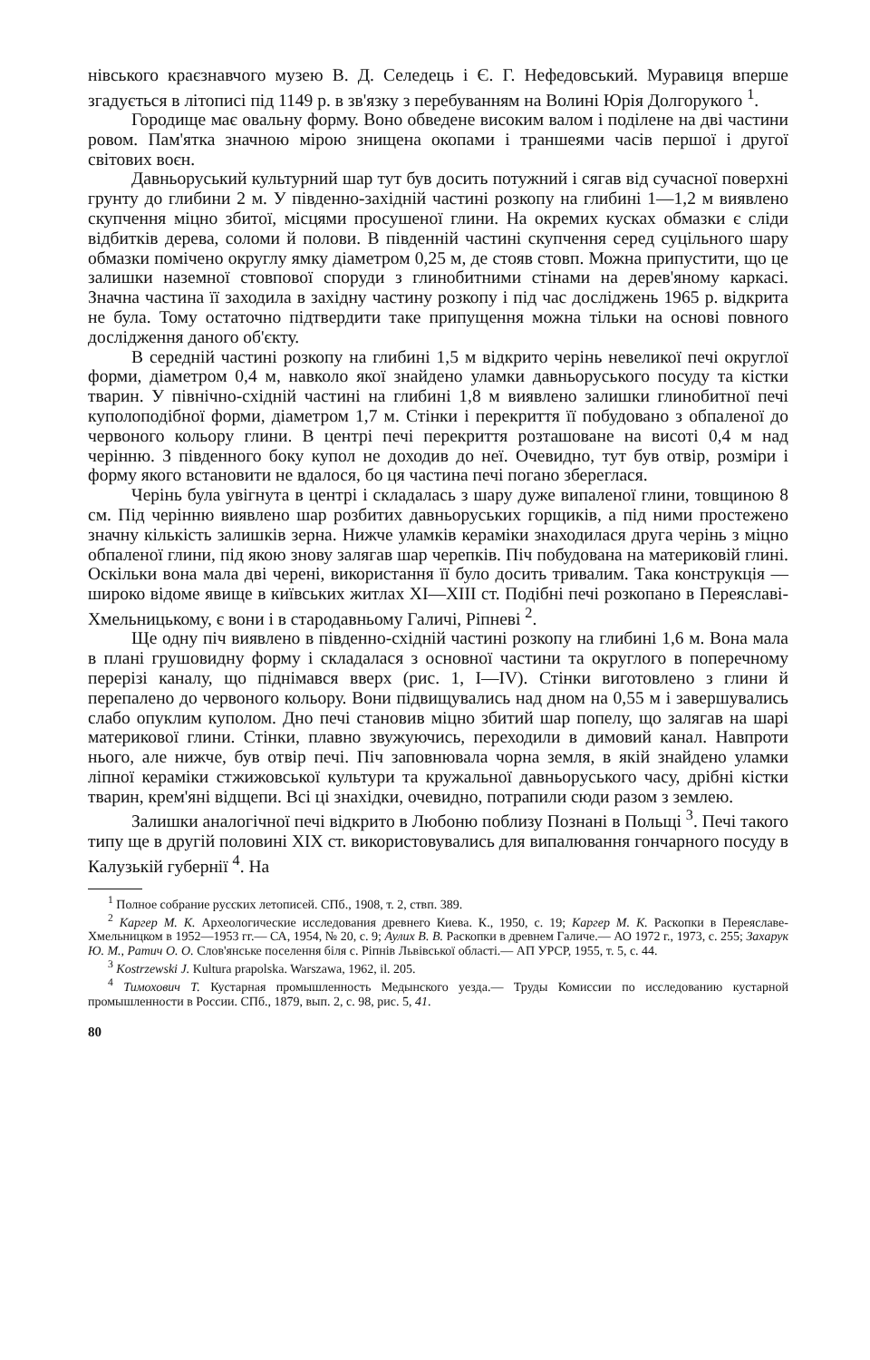нівського краєзнавчого музею В. Д. Селедець і Є. Г. Нефедовський. Муравиця вперше згадується в літописі під 1149 р. в зв'язку з перебуванням на Волині Юрія Долгорукого <sup>1</sup>.
Городище має овальну форму. Воно обведене високим валом і поділене на дві частини ровом. Пам'ятка значною мірою знищена окопами і траншеями часів першої і другої світових воєн.
Давньоруський культурний шар тут був досить потужний і сягав від сучасної поверхні грунту до глибини 2 м. У південно-західній частині розкопу на глибині 1—1,2 м виявлено скупчення міцно збитої, місцями просушеної глини. На окремих кусках обмазки є сліди відбитків дерева, соломи й полови. В південній частині скупчення серед суцільного шару обмазки помічено округлу ямку діаметром 0,25 м, де стояв стовп. Можна припустити, що це залишки наземної стовпової споруди з глинобитними стінами на дерев'яному каркасі. Значна частина її заходила в західну частину розкопу і під час досліджень 1965 р. відкрита не була. Тому остаточно підтвердити таке припущення можна тільки на основі повного дослідження даного об'єкту.
В середній частині розкопу на глибині 1,5 м відкрито черінь невеликої печі округлої форми, діаметром 0,4 м, навколо якої знайдено уламки давньоруського посуду та кістки тварин. У північно-східній частині на глибині 1,8 м виявлено залишки глинобитної печі куполоподібної форми, діаметром 1,7 м. Стінки і перекриття її побудовано з обпаленої до червоного кольору глини. В центрі печі перекриття розташоване на висоті 0,4 м над черінню. З південного боку купол не доходив до неї. Очевидно, тут був отвір, розміри і форму якого встановити не вдалося, бо ця частина печі погано збереглася.
Черінь була увігнута в центрі і складалась з шару дуже випаленої глини, товщиною 8 см. Під черінню виявлено шар розбитих давньоруських горщиків, а під ними простежено значну кількість залишків зерна. Нижче уламків кераміки знаходилася друга черінь з міцно обпаленої глини, під якою знову залягав шар черепків. Піч побудована на материковій глині. Оскільки вона мала дві черені, використання її було досить тривалим. Така конструкція — широко відоме явище в київських житлах XI—XIII ст. Подібні печі розкопано в Переяславі-Хмельницькому, є вони і в стародавньому Галичі, Ріпневі <sup>2</sup>.
Ще одну піч виявлено в південно-східній частині розкопу на глибині 1,6 м. Вона мала в плані грушовидну форму і складалася з основної частини та округлого в поперечному перерізі каналу, що піднімався вверх (рис. 1, I—IV). Стінки виготовлено з глини й перепалено до червоного кольору. Вони підвищувались над дном на 0,55 м і завершувались слабо опуклим куполом. Дно печі становив міцно збитий шар попелу, що залягав на шарі материкової глини. Стінки, плавно звужуючись, переходили в димовий канал. Навпроти нього, але нижче, був отвір печі. Піч заповнювала чорна земля, в якій знайдено уламки ліпної кераміки стжижовської культури та кружальної давньоруського часу, дрібні кістки тварин, крем'яні відщепи. Всі ці знахідки, очевидно, потрапили сюди разом з землею.
Залишки аналогічної печі відкрито в Любоню поблизу Познані в Польщі <sup>3</sup>. Печі такого типу ще в другій половині XIX ст. використовувались для випалювання гончарного посуду в Калузькій губернії <sup>4</sup>. На
<sup>1</sup> Полное собрание русских летописей. СПб., 1908, т. 2, ствп. 389.
<sup>2</sup> Каргер М. К. Археологические исследования древнего Киева. К., 1950, с. 19; Каргер М. К. Раскопки в Переяславе-Хмельницком в 1952—1953 гг.— СА, 1954, № 20, с. 9; Аулих В. В. Раскопки в древнем Галиче.— АО 1972 г., 1973, с. 255; Захарук Ю. М., Ратич О. О. Слов'янське поселення біля с. Ріпнів Львівської області.— АП УРСР, 1955, т. 5, с. 44.
<sup>3</sup> Kostrzewski J. Kultura prapolska. Warszawa, 1962, il. 205.
<sup>4</sup> Тимохович Т. Кустарная промышленность Медынского уезда.— Труды Комиссии по исследованию кустарной промышленности в России. СПб., 1879, вып. 2, с. 98, рис. 5, 41.
80